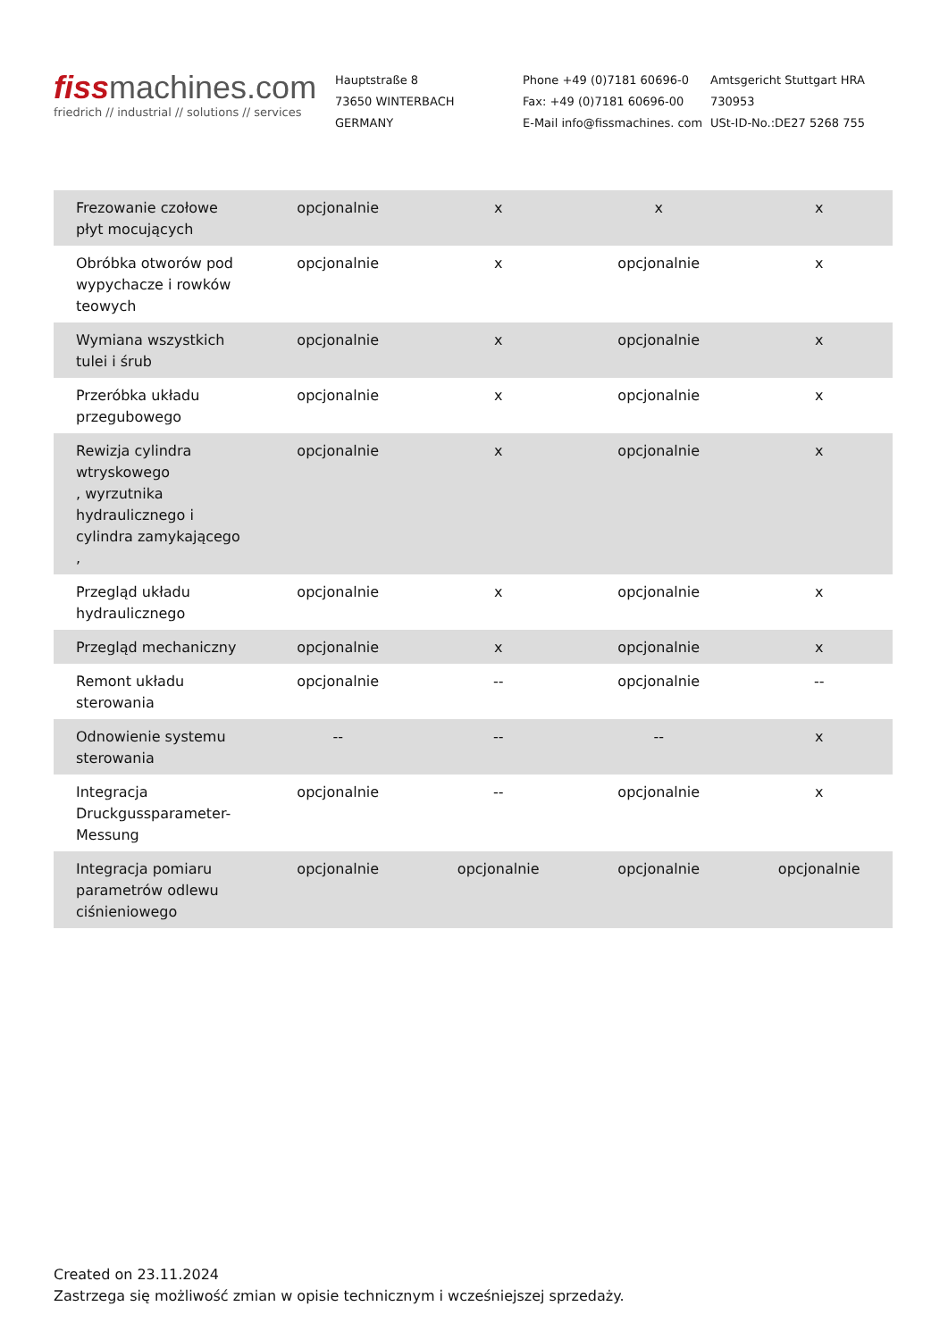fissmachines.com
friedrich // industrial // solutions // services
Hauptstraße 8
73650 WINTERBACH
GERMANY
Phone +49 (0)7181 60696-0
Fax: +49 (0)7181 60696-00
E-Mail info@fissmachines. com
Amtsgericht Stuttgart HRA
730953
USt-ID-No.:DE27 5268 755
| Frezowanie czołowe płyt mocujących | opcjonalnie | x | x | x |
| Obróbka otworów pod wypychacze i rowków teowych | opcjonalnie | x | opcjonalnie | x |
| Wymiana wszystkich tulei i śrub | opcjonalnie | x | opcjonalnie | x |
| Przeróbka układu przegubowego | opcjonalnie | x | opcjonalnie | x |
| Rewizja cylindra wtryskowego , wyrzutnika hydraulicznego i cylindra zamykającego , | opcjonalnie | x | opcjonalnie | x |
| Przegląd układu hydraulicznego | opcjonalnie | x | opcjonalnie | x |
| Przegląd mechaniczny | opcjonalnie | x | opcjonalnie | x |
| Remont układu sterowania | opcjonalnie | -- | opcjonalnie | -- |
| Odnowienie systemu sterowania | -- | -- | -- | x |
| Integracja Druckgussparameter-Messung | opcjonalnie | -- | opcjonalnie | x |
| Integracja pomiaru parametrów odlewu ciśnieniowego | opcjonalnie | opcjonalnie | opcjonalnie | opcjonalnie |
Created on 23.11.2024
Zastrzega się możliwość zmian w opisie technicznym i wcześniejszej sprzedaży.